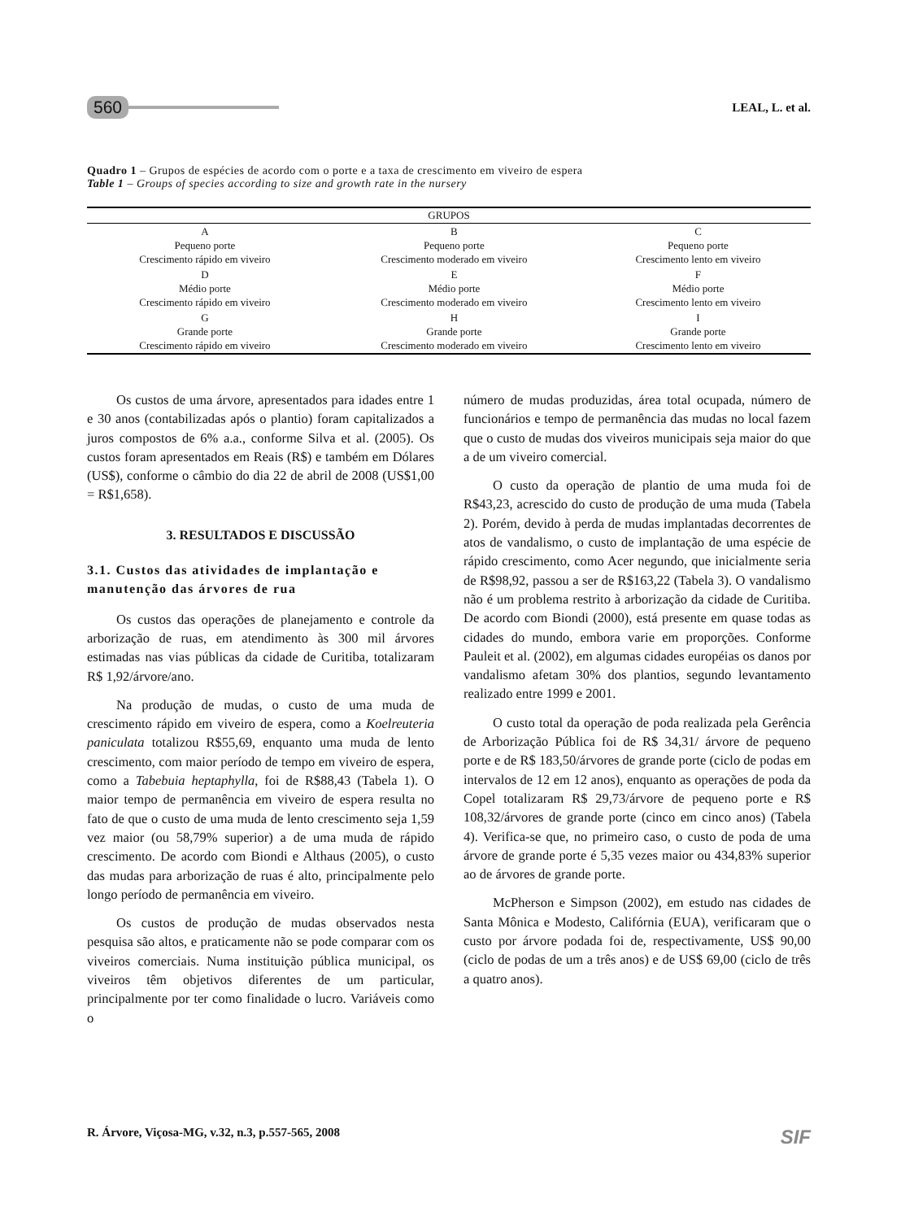560 LEAL, L. et al.
Quadro 1 – Grupos de espécies de acordo com o porte e a taxa de crescimento em viveiro de espera
Table 1 – Groups of species according to size and growth rate in the nursery
| GRUPOS | | |
| --- | --- | --- |
| A Pequeno porte Crescimento rápido em viveiro | B Pequeno porte Crescimento moderado em viveiro | C Pequeno porte Crescimento lento em viveiro |
| D Médio porte Crescimento rápido em viveiro | E Médio porte Crescimento moderado em viveiro | F Médio porte Crescimento lento em viveiro |
| G Grande porte Crescimento rápido em viveiro | H Grande porte Crescimento moderado em viveiro | I Grande porte Crescimento lento em viveiro |
Os custos de uma árvore, apresentados para idades entre 1 e 30 anos (contabilizadas após o plantio) foram capitalizados a juros compostos de 6% a.a., conforme Silva et al. (2005). Os custos foram apresentados em Reais (R$) e também em Dólares (US$), conforme o câmbio do dia 22 de abril de 2008 (US$1,00 = R$1,658).
3. RESULTADOS E DISCUSSÃO
3.1. Custos das atividades de implantação e manutenção das árvores de rua
Os custos das operações de planejamento e controle da arborização de ruas, em atendimento às 300 mil árvores estimadas nas vias públicas da cidade de Curitiba, totalizaram R$ 1,92/árvore/ano.
Na produção de mudas, o custo de uma muda de crescimento rápido em viveiro de espera, como a Koelreuteria paniculata totalizou R$55,69, enquanto uma muda de lento crescimento, com maior período de tempo em viveiro de espera, como a Tabebuia heptaphylla, foi de R$88,43 (Tabela 1). O maior tempo de permanência em viveiro de espera resulta no fato de que o custo de uma muda de lento crescimento seja 1,59 vez maior (ou 58,79% superior) a de uma muda de rápido crescimento. De acordo com Biondi e Althaus (2005), o custo das mudas para arborização de ruas é alto, principalmente pelo longo período de permanência em viveiro.
Os custos de produção de mudas observados nesta pesquisa são altos, e praticamente não se pode comparar com os viveiros comerciais. Numa instituição pública municipal, os viveiros têm objetivos diferentes de um particular, principalmente por ter como finalidade o lucro. Variáveis como o
número de mudas produzidas, área total ocupada, número de funcionários e tempo de permanência das mudas no local fazem que o custo de mudas dos viveiros municipais seja maior do que a de um viveiro comercial.
O custo da operação de plantio de uma muda foi de R$43,23, acrescido do custo de produção de uma muda (Tabela 2). Porém, devido à perda de mudas implantadas decorrentes de atos de vandalismo, o custo de implantação de uma espécie de rápido crescimento, como Acer negundo, que inicialmente seria de R$98,92, passou a ser de R$163,22 (Tabela 3). O vandalismo não é um problema restrito à arborização da cidade de Curitiba. De acordo com Biondi (2000), está presente em quase todas as cidades do mundo, embora varie em proporções. Conforme Pauleit et al. (2002), em algumas cidades européias os danos por vandalismo afetam 30% dos plantios, segundo levantamento realizado entre 1999 e 2001.
O custo total da operação de poda realizada pela Gerência de Arborização Pública foi de R$ 34,31/ árvore de pequeno porte e de R$ 183,50/árvores de grande porte (ciclo de podas em intervalos de 12 em 12 anos), enquanto as operações de poda da Copel totalizaram R$ 29,73/árvore de pequeno porte e R$ 108,32/árvores de grande porte (cinco em cinco anos) (Tabela 4). Verifica-se que, no primeiro caso, o custo de poda de uma árvore de grande porte é 5,35 vezes maior ou 434,83% superior ao de árvores de grande porte.
McPherson e Simpson (2002), em estudo nas cidades de Santa Mônica e Modesto, Califórnia (EUA), verificaram que o custo por árvore podada foi de, respectivamente, US$ 90,00 (ciclo de podas de um a três anos) e de US$ 69,00 (ciclo de três a quatro anos).
R. Árvore, Viçosa-MG, v.32, n.3, p.557-565, 2008 SIF